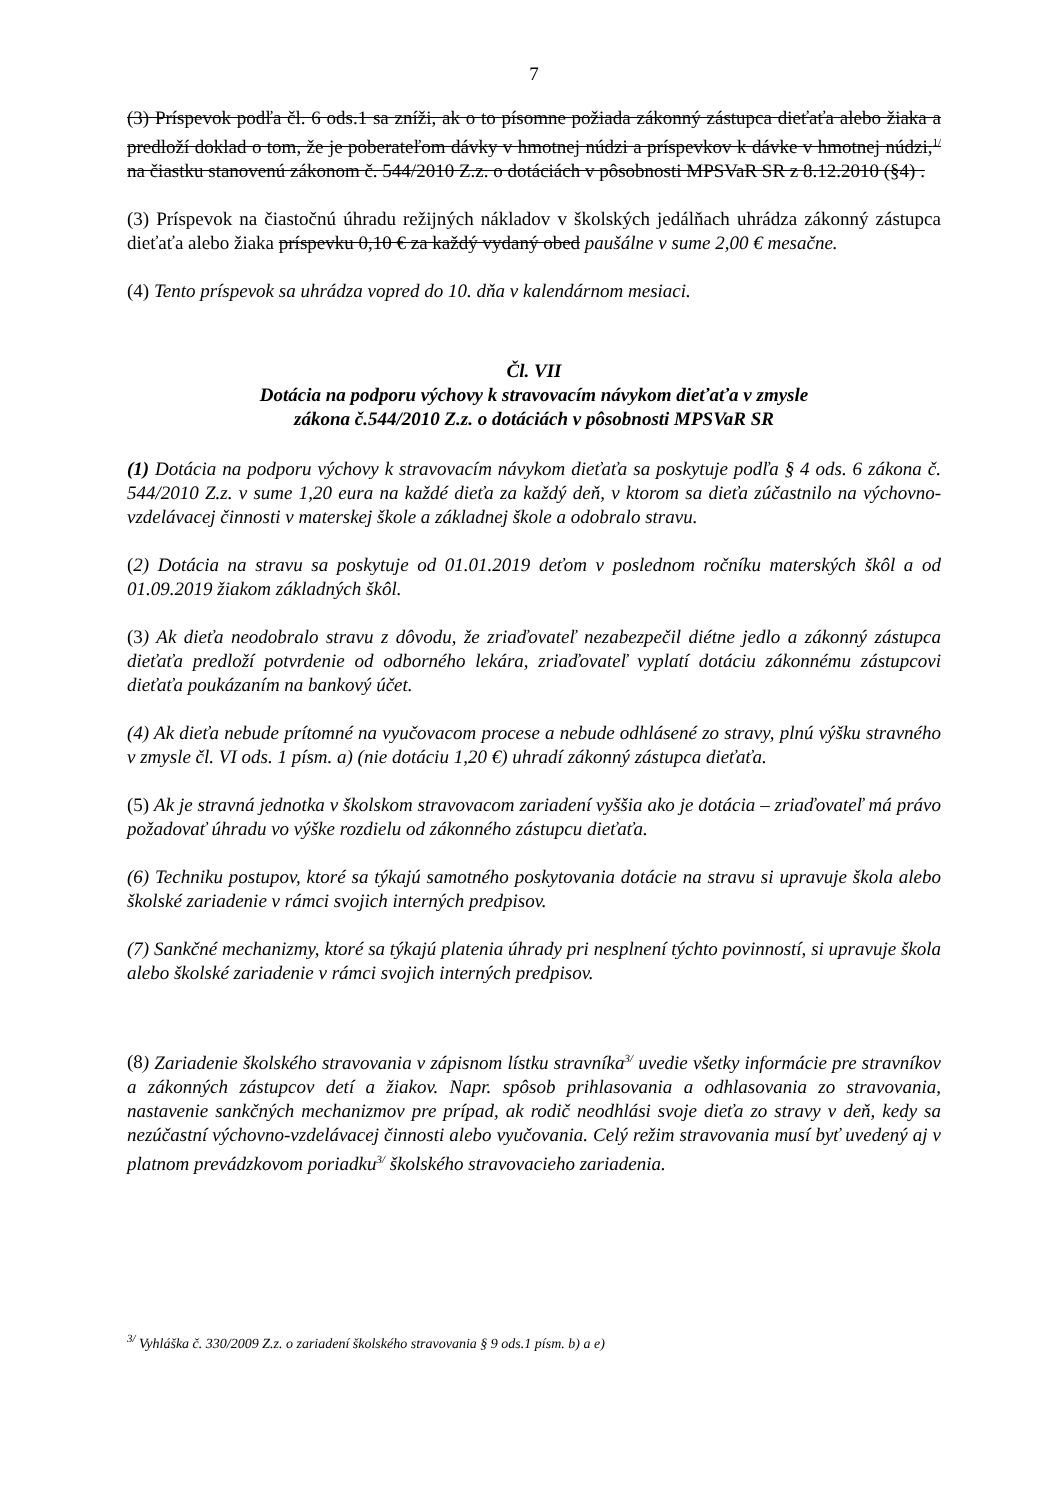7
(3) Príspevok podľa čl. 6 ods.1 sa zníži, ak o to písomne požiada zákonný zástupca dieťaťa alebo žiaka a predloží doklad o tom, že je poberateľom dávky v hmotnej núdzi a príspevkov k dávke v hmotnej núdzi,<sup>1/</sup> na čiastku stanovenú zákonom č. 544/2010 Z.z. o dotáciách v pôsobnosti MPSVaR SR z 8.12.2010 (§4) .
(3) Príspevok na čiastočnú úhradu režijných nákladov v školských jedálňach uhrádza zákonný zástupca dieťaťa alebo žiaka príspevku 0,10 € za každý vydaný obed paušálne v sume 2,00 € mesačne.
(4) Tento príspevok sa uhrádza vopred do 10. dňa v kalendárnom mesiaci.
Čl. VII
Dotácia na podporu výchovy k stravovacím návykom dieťaťa v zmysle
zákona č.544/2010 Z.z. o dotáciách v pôsobnosti MPSVaR SR
(1) Dotácia na podporu výchovy k stravovacím návykom dieťaťa sa poskytuje podľa § 4 ods. 6 zákona č. 544/2010 Z.z. v sume 1,20 eura na každé dieťa za každý deň, v ktorom sa dieťa zúčastnilo na výchovno-vzdelávacej činnosti v materskej škole a základnej škole a odobralo stravu.
(2) Dotácia na stravu sa poskytuje od 01.01.2019 deťom v poslednom ročníku materských škôl a od 01.09.2019 žiakom základných škôl.
(3) Ak dieťa neodobralo stravu z dôvodu, že zriaďovateľ nezabezpečil diétne jedlo a zákonný zástupca dieťaťa predloží potvrdenie od odborného lekára, zriaďovateľ vyplatí dotáciu zákonnému zástupcovi dieťaťa poukázaním na bankový účet.
(4) Ak dieťa nebude prítomné na vyučovacom procese a nebude odhlásené zo stravy, plnú výšku stravného v zmysle čl. VI ods. 1 písm. a) (nie dotáciu 1,20 €) uhradí zákonný zástupca dieťaťa.
(5) Ak je stravná jednotka v školskom stravovacom zariadení vyššia ako je dotácia – zriaďovateľ má právo požadovať úhradu vo výške rozdielu od zákonného zástupcu dieťaťa.
(6) Techniku postupov, ktoré sa týkajú samotného poskytovania dotácie na stravu si upravuje škola alebo školské zariadenie v rámci svojich interných predpisov.
(7) Sankčné mechanizmy, ktoré sa týkajú platenia úhrady pri nesplnení týchto povinností, si upravuje škola alebo školské zariadenie v rámci svojich interných predpisov.
(8) Zariadenie školského stravovania v zápisnom lístku stravníka<sup>3/</sup> uvedie všetky informácie pre stravníkov a zákonných zástupcov detí a žiakov. Napr. spôsob prihlasovania a odhlasovania zo stravovania, nastavenie sankčných mechanizmov pre prípad, ak rodič neodhlási svoje dieťa zo stravy v deň, kedy sa nezúčastní výchovno-vzdelávacej činnosti alebo vyučovania. Celý režim stravovania musí byť uvedený aj v platnom prevádzkovom poriadku<sup>3/</sup> školského stravovacieho zariadenia.
<sup>3/</sup> Vyhláška č. 330/2009 Z.z. o zariadení školského stravovania § 9 ods.1 písm. b) a e)